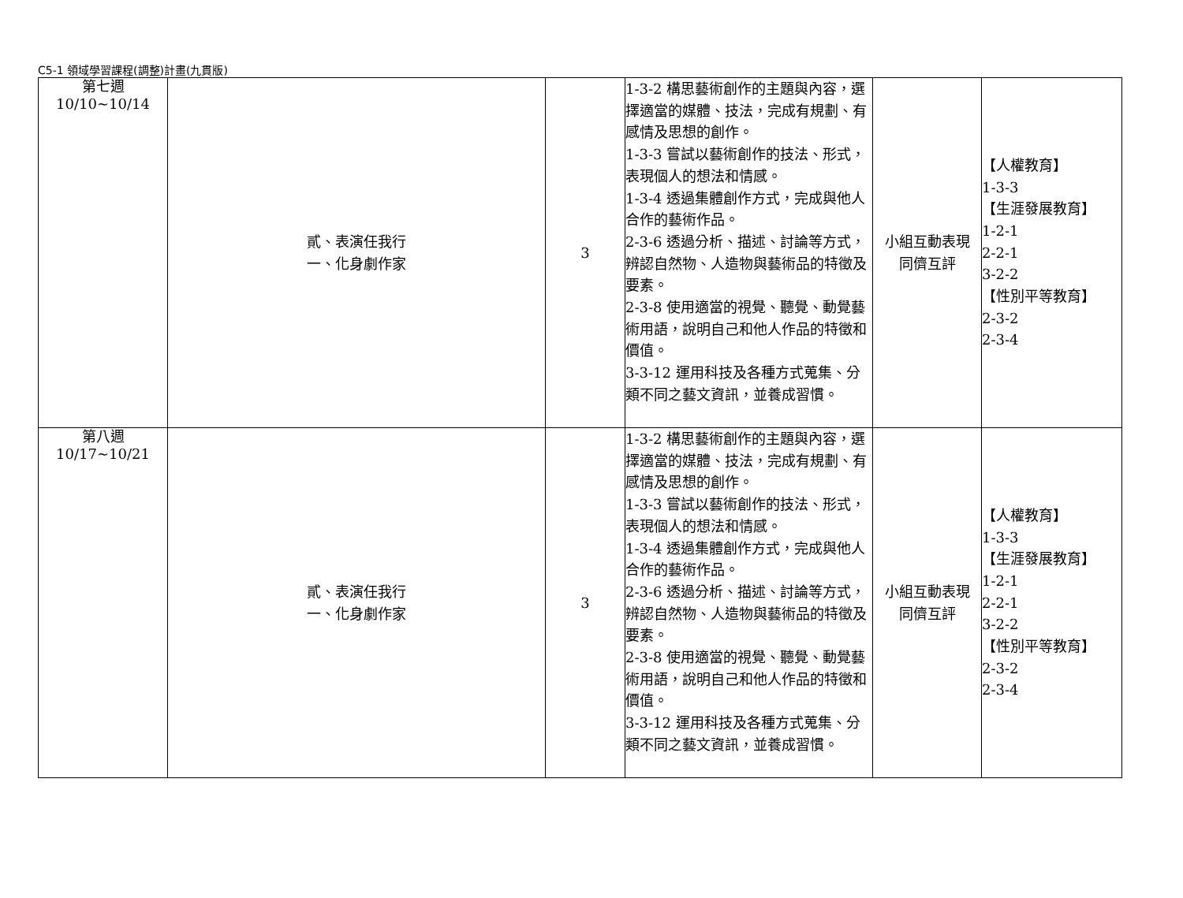C5-1 領域學習課程(調整)計畫(九貫版)
| 第七週 10/10~10/14 | 貳、表演任我行 一、化身劇作家 | 3 | 1-3-2 構思藝術創作的主題與內容，選擇適當的媒體、技法，完成有規劃、有感情及思想的創作。 1-3-3 嘗試以藝術創作的技法、形式，表現個人的想法和情感。 1-3-4 透過集體創作方式，完成與他人合作的藝術作品。 2-3-6 透過分析、描述、討論等方式，辨認自然物、人造物與藝術品的特徵及要素。 2-3-8 使用適當的視覺、聽覺、動覺藝術用語，說明自己和他人作品的特徵和價值。 3-3-12 運用科技及各種方式蒐集、分類不同之藝文資訊，並養成習慣。 | 小組互動表現 同儕互評 | 【人權教育】 1-3-3 【生涯發展教育】 1-2-1 2-2-1 3-2-2 【性別平等教育】 2-3-2 2-3-4 |
| 第八週 10/17~10/21 | 貳、表演任我行 一、化身劇作家 | 3 | 1-3-2 構思藝術創作的主題與內容，選擇適當的媒體、技法，完成有規劃、有感情及思想的創作。 1-3-3 嘗試以藝術創作的技法、形式，表現個人的想法和情感。 1-3-4 透過集體創作方式，完成與他人合作的藝術作品。 2-3-6 透過分析、描述、討論等方式，辨認自然物、人造物與藝術品的特徵及要素。 2-3-8 使用適當的視覺、聽覺、動覺藝術用語，說明自己和他人作品的特徵和價值。 3-3-12 運用科技及各種方式蒐集、分類不同之藝文資訊，並養成習慣。 | 小組互動表現 同儕互評 | 【人權教育】 1-3-3 【生涯發展教育】 1-2-1 2-2-1 3-2-2 【性別平等教育】 2-3-2 2-3-4 |